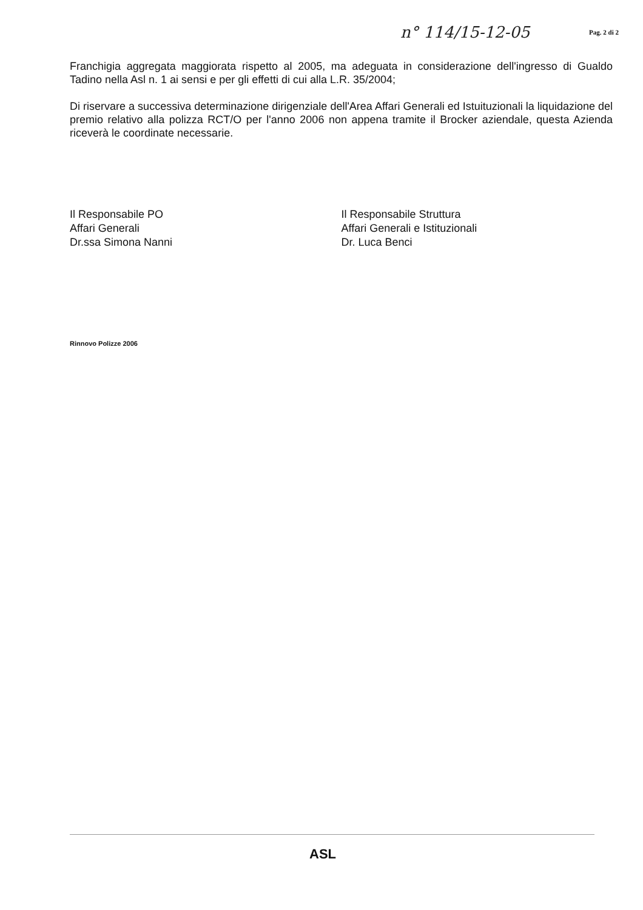n° 114/15-12-05 Pag. 2 di 2
Franchigia aggregata maggiorata rispetto al 2005, ma adeguata in considerazione dell'ingresso di Gualdo Tadino nella Asl n. 1 ai sensi e per gli effetti di cui alla L.R. 35/2004;
Di riservare a successiva determinazione dirigenziale dell'Area Affari Generali ed Istuituzionali la liquidazione del premio relativo alla polizza RCT/O per l'anno 2006 non appena tramite il Brocker aziendale, questa Azienda riceverà le coordinate necessarie.
Il Responsabile PO
Affari Generali
Dr.ssa Simona Nanni
Il Responsabile Struttura
Affari Generali e Istituzionali
Dr. Luca Benci
Rinnovo Polizze 2006
ASL